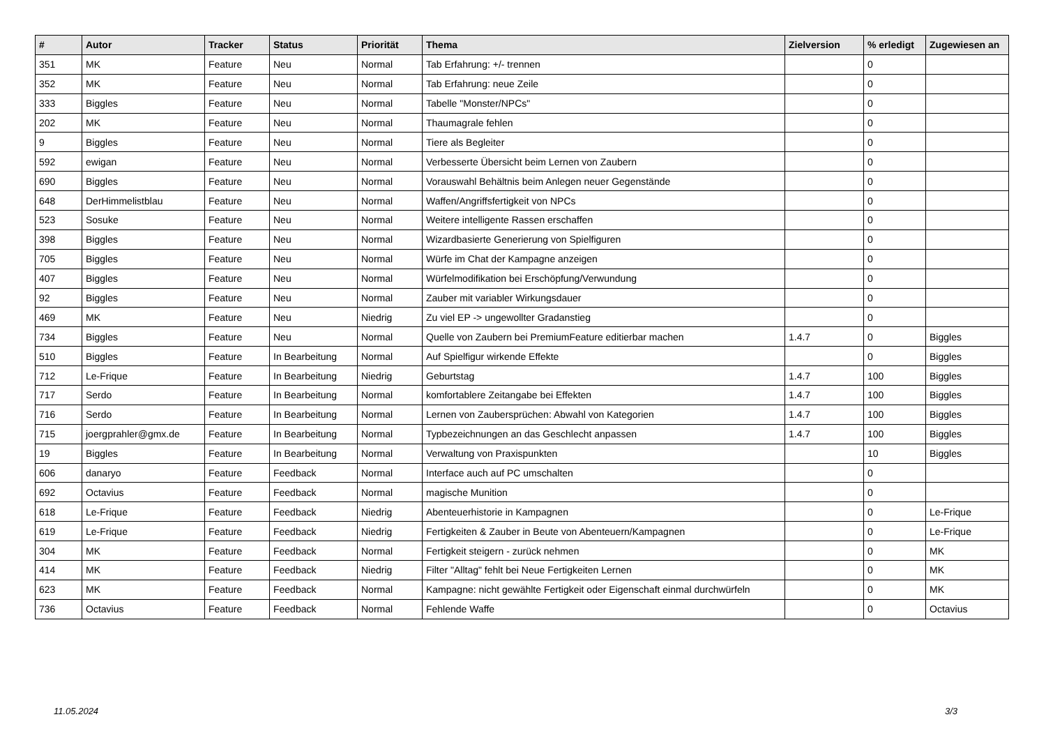| # | Autor | Tracker | Status | Priorität | Thema | Zielversion | % erledigt | Zugewiesen an |
| --- | --- | --- | --- | --- | --- | --- | --- | --- |
| 351 | MK | Feature | Neu | Normal | Tab Erfahrung: +/- trennen | | 0 | |
| 352 | MK | Feature | Neu | Normal | Tab Erfahrung: neue Zeile | | 0 | |
| 333 | Biggles | Feature | Neu | Normal | Tabelle "Monster/NPCs" | | 0 | |
| 202 | MK | Feature | Neu | Normal | Thaumagrale fehlen | | 0 | |
| 9 | Biggles | Feature | Neu | Normal | Tiere als Begleiter | | 0 | |
| 592 | ewigan | Feature | Neu | Normal | Verbesserte Übersicht beim Lernen von Zaubern | | 0 | |
| 690 | Biggles | Feature | Neu | Normal | Vorauswahl Behältnis beim Anlegen neuer Gegenstände | | 0 | |
| 648 | DerHimmelistblau | Feature | Neu | Normal | Waffen/Angriffsfertigkeit von NPCs | | 0 | |
| 523 | Sosuke | Feature | Neu | Normal | Weitere intelligente Rassen erschaffen | | 0 | |
| 398 | Biggles | Feature | Neu | Normal | Wizardbasierte Generierung von Spielfiguren | | 0 | |
| 705 | Biggles | Feature | Neu | Normal | Würfe im Chat der Kampagne anzeigen | | 0 | |
| 407 | Biggles | Feature | Neu | Normal | Würfelmodifikation bei Erschöpfung/Verwundung | | 0 | |
| 92 | Biggles | Feature | Neu | Normal | Zauber mit variabler Wirkungsdauer | | 0 | |
| 469 | MK | Feature | Neu | Niedrig | Zu viel EP -> ungewollter Gradanstieg | | 0 | |
| 734 | Biggles | Feature | Neu | Normal | Quelle von Zaubern bei PremiumFeature editierbar machen | 1.4.7 | 0 | Biggles |
| 510 | Biggles | Feature | In Bearbeitung | Normal | Auf Spielfigur wirkende Effekte | | 0 | Biggles |
| 712 | Le-Frique | Feature | In Bearbeitung | Niedrig | Geburtstag | 1.4.7 | 100 | Biggles |
| 717 | Serdo | Feature | In Bearbeitung | Normal | komfortablere Zeitangabe bei Effekten | 1.4.7 | 100 | Biggles |
| 716 | Serdo | Feature | In Bearbeitung | Normal | Lernen von Zaubersprüchen: Abwahl von Kategorien | 1.4.7 | 100 | Biggles |
| 715 | joergprahler@gmx.de | Feature | In Bearbeitung | Normal | Typbezeichnungen an das Geschlecht anpassen | 1.4.7 | 100 | Biggles |
| 19 | Biggles | Feature | In Bearbeitung | Normal | Verwaltung von Praxispunkten | | 10 | Biggles |
| 606 | danaryo | Feature | Feedback | Normal | Interface auch auf PC umschalten | | 0 | |
| 692 | Octavius | Feature | Feedback | Normal | magische Munition | | 0 | |
| 618 | Le-Frique | Feature | Feedback | Niedrig | Abenteuerhistorie in Kampagnen | | 0 | Le-Frique |
| 619 | Le-Frique | Feature | Feedback | Niedrig | Fertigkeiten & Zauber in Beute von Abenteuern/Kampagnen | | 0 | Le-Frique |
| 304 | MK | Feature | Feedback | Normal | Fertigkeit steigern - zurück nehmen | | 0 | MK |
| 414 | MK | Feature | Feedback | Niedrig | Filter "Alltag" fehlt bei Neue Fertigkeiten Lernen | | 0 | MK |
| 623 | MK | Feature | Feedback | Normal | Kampagne: nicht gewählte Fertigkeit oder Eigenschaft einmal durchwürfeln | | 0 | MK |
| 736 | Octavius | Feature | Feedback | Normal | Fehlende Waffe | | 0 | Octavius |
11.05.2024 3/3